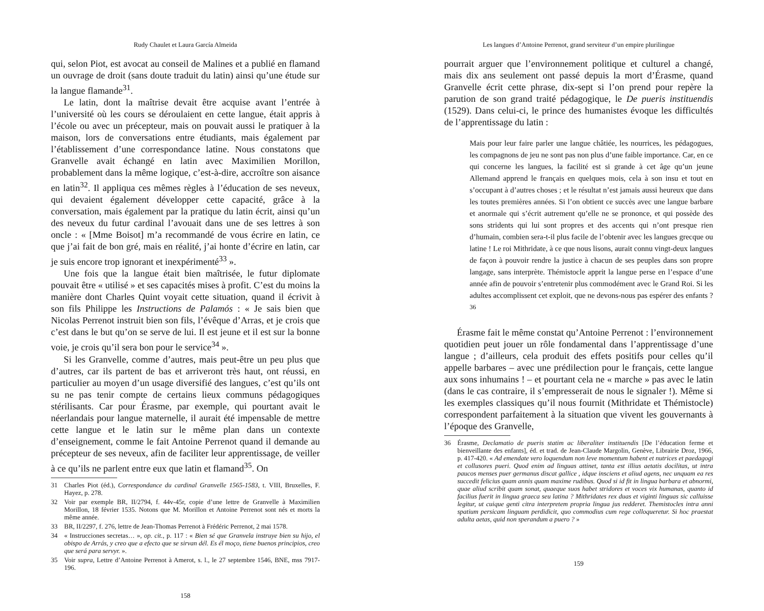Rudy Chaulet et Laura García Almeida
qui, selon Piot, est avocat au conseil de Malines et a publié en flamand un ouvrage de droit (sans doute traduit du latin) ainsi qu’une étude sur la langue flamande<sup>31</sup>.
Le latin, dont la maîtrise devait être acquise avant l’entrée à l’université où les cours se déroulaient en cette langue, était appris à l’école ou avec un précepteur, mais on pouvait aussi le pratiquer à la maison, lors de conversations entre étudiants, mais également par l’établissement d’une correspondance latine. Nous constatons que Granvelle avait échangé en latin avec Maximilien Morillon, probablement dans la même logique, c’est-à-dire, accroître son aisance en latin<sup>32</sup>. Il appliqua ces mêmes règles à l’éducation de ses neveux, qui devaient également développer cette capacité, grâce à la conversation, mais également par la pratique du latin écrit, ainsi qu’un des neveux du futur cardinal l’avouait dans une de ses lettres à son oncle : « [Mme Boisot] m’a recommandé de vous écrire en latin, ce que j’ai fait de bon gré, mais en réalité, j’ai honte d’écrire en latin, car je suis encore trop ignorant et inexpérimenté<sup>33</sup> ».
Une fois que la langue était bien maîtrisée, le futur diplomate pouvait être « utilisé » et ses capacités mises à profit. C’est du moins la manière dont Charles Quint voyait cette situation, quand il écrivit à son fils Philippe les Instructions de Palamós : « Je sais bien que Nicolas Perrenot instruit bien son fils, l’évêque d’Arras, et je crois que c’est dans le but qu’on se serve de lui. Il est jeune et il est sur la bonne voie, je crois qu’il sera bon pour le service<sup>34</sup> ».
Si les Granvelle, comme d’autres, mais peut-être un peu plus que d’autres, car ils partent de bas et arriveront très haut, ont réussi, en particulier au moyen d’un usage diversifié des langues, c’est qu’ils ont su ne pas tenir compte de certains lieux communs pédagogiques stérilisants. Car pour Érasme, par exemple, qui pourtant avait le néerlandais pour langue maternelle, il aurait été impensable de mettre cette langue et le latin sur le même plan dans un contexte d’enseignement, comme le fait Antoine Perrenot quand il demande au précepteur de ses neveux, afin de faciliter leur apprentissage, de veiller à ce qu’ils ne parlent entre eux que latin et flamand<sup>35</sup>. On
31 Charles Piot (éd.), Correspondance du cardinal Granvelle 1565-1583, t. VIII, Bruxelles, F. Hayez, p. 278.
32 Voir par exemple BR, II/2794, f. 44v-45r, copie d’une lettre de Granvelle à Maximilien Morillon, 18 février 1535. Notons que M. Morillon et Antoine Perrenot sont nés et morts la même année.
33 BR, II/2297, f. 276, lettre de Jean-Thomas Perrenot à Frédéric Perrenot, 2 mai 1578.
34 « Instrucciones secretas… », op. cit., p. 117 : « Bien sé que Granvela instruye bien su hijo, el obispo de Arrás, y creo que a efecto que se sirvan dél. Es él moço, tiene buenos principios, creo que será para servyr. ».
35 Voir supra, Lettre d’Antoine Perrenot à Amerot, s. l., le 27 septembre 1546, BNE, mss 7917-196.
158
Les langues d’Antoine Perrenot, grand serviteur d’un empire plurilingue
pourrait arguer que l’environnement politique et culturel a changé, mais dix ans seulement ont passé depuis la mort d’Érasme, quand Granvelle écrit cette phrase, dix-sept si l’on prend pour repère la parution de son grand traité pédagogique, le De pueris instituendis (1529). Dans celui-ci, le prince des humanistes évoque les difficultés de l’apprentissage du latin :
Mais pour leur faire parler une langue châtiée, les nourrices, les pédagogues, les compagnons de jeu ne sont pas non plus d’une faible importance. Car, en ce qui concerne les langues, la facilité est si grande à cet âge qu’un jeune Allemand apprend le français en quelques mois, cela à son insu et tout en s’occupant à d’autres choses ; et le résultat n’est jamais aussi heureux que dans les toutes premières années. Si l’on obtient ce succès avec une langue barbare et anormale qui s’écrit autrement qu’elle ne se prononce, et qui possède des sons stridents qui lui sont propres et des accents qui n’ont presque rien d’humain, combien sera-t-il plus facile de l’obtenir avec les langues grecque ou latine ! Le roi Mithridate, à ce que nous lisons, aurait connu vingt-deux langues de façon à pouvoir rendre la justice à chacun de ses peuples dans son propre langage, sans interprète. Thémistocle apprit la langue perse en l’espace d’une année afin de pouvoir s’entretenir plus commodément avec le Grand Roi. Si les adultes accomplissent cet exploit, que ne devons-nous pas espérer des enfants ?<sup>36</sup>
Érasme fait le même constat qu’Antoine Perrenot : l’environnement quotidien peut jouer un rôle fondamental dans l’apprentissage d’une langue ; d’ailleurs, cela produit des effets positifs pour celles qu’il appelle barbares – avec une prédilection pour le français, cette langue aux sons inhumains ! – et pourtant cela ne « marche » pas avec le latin (dans le cas contraire, il s’empresserait de nous le signaler !). Même si les exemples classiques qu’il nous fournit (Mithridate et Thémistocle) correspondent parfaitement à la situation que vivent les gouvernants à l’époque des Granvelle,
36 Érasme, Declamatio de pueris statim ac liberaliter instituendis [De l’éducation ferme et bienveillante des enfants], éd. et trad. de Jean-Claude Margolin, Genève, Librairie Droz, 1966, p. 417-420. « Ad emendate vero loquendum non leve momentum habent et nutrices et paedagogi et collusores pueri. Quod enim ad linguas attinet, tanta est illius aetatis docilitas, ut intra paucos menses puer germanus discat gallice , idque insciens et aliud agens, nec unquam ea res succedit felicius quam annis quam maxime rudibus. Quod si id fit in lingua barbara et abnormi, quae aliud scribit quam sonat, quaeque suos habet stridores et voces vix humanas, quanto id facilius fuerit in lingua graeca seu latina ? Mithridates rex duas et viginti linguas sic calluisse legitur, ut cuique genti citra interpretem propria lingua jus redderet. Themistocles intra anni spatium persicam linguam perdidicit, quo commodius cum rege colloqueretur. Si hoc praestat adulta aetas, quid non sperandum a puero ? »
159